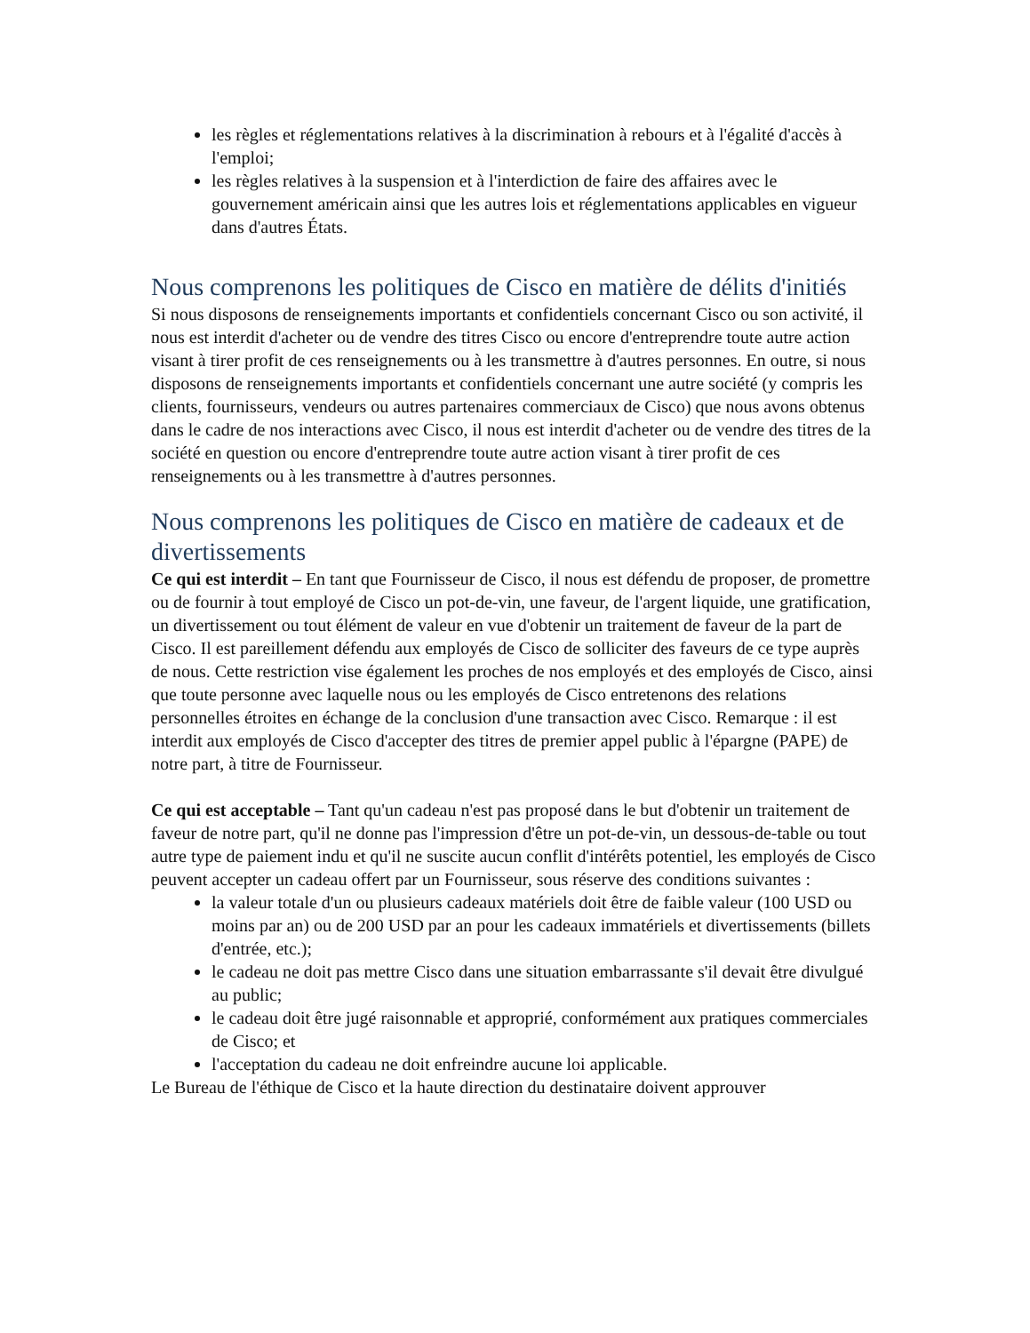les règles et réglementations relatives à la discrimination à rebours et à l'égalité d'accès à l'emploi;
les règles relatives à la suspension et à l'interdiction de faire des affaires avec le gouvernement américain ainsi que les autres lois et réglementations applicables en vigueur dans d'autres États.
Nous comprenons les politiques de Cisco en matière de délits d'initiés
Si nous disposons de renseignements importants et confidentiels concernant Cisco ou son activité, il nous est interdit d'acheter ou de vendre des titres Cisco ou encore d'entreprendre toute autre action visant à tirer profit de ces renseignements ou à les transmettre à d'autres personnes. En outre, si nous disposons de renseignements importants et confidentiels concernant une autre société (y compris les clients, fournisseurs, vendeurs ou autres partenaires commerciaux de Cisco) que nous avons obtenus dans le cadre de nos interactions avec Cisco, il nous est interdit d'acheter ou de vendre des titres de la société en question ou encore d'entreprendre toute autre action visant à tirer profit de ces renseignements ou à les transmettre à d'autres personnes.
Nous comprenons les politiques de Cisco en matière de cadeaux et de divertissements
Ce qui est interdit – En tant que Fournisseur de Cisco, il nous est défendu de proposer, de promettre ou de fournir à tout employé de Cisco un pot-de-vin, une faveur, de l'argent liquide, une gratification, un divertissement ou tout élément de valeur en vue d'obtenir un traitement de faveur de la part de Cisco. Il est pareillement défendu aux employés de Cisco de solliciter des faveurs de ce type auprès de nous. Cette restriction vise également les proches de nos employés et des employés de Cisco, ainsi que toute personne avec laquelle nous ou les employés de Cisco entretenons des relations personnelles étroites en échange de la conclusion d'une transaction avec Cisco. Remarque : il est interdit aux employés de Cisco d'accepter des titres de premier appel public à l'épargne (PAPE) de notre part, à titre de Fournisseur.
Ce qui est acceptable – Tant qu'un cadeau n'est pas proposé dans le but d'obtenir un traitement de faveur de notre part, qu'il ne donne pas l'impression d'être un pot-de-vin, un dessous-de-table ou tout autre type de paiement indu et qu'il ne suscite aucun conflit d'intérêts potentiel, les employés de Cisco peuvent accepter un cadeau offert par un Fournisseur, sous réserve des conditions suivantes :
la valeur totale d'un ou plusieurs cadeaux matériels doit être de faible valeur (100 USD ou moins par an) ou de 200 USD par an pour les cadeaux immatériels et divertissements (billets d'entrée, etc.);
le cadeau ne doit pas mettre Cisco dans une situation embarrassante s'il devait être divulgué au public;
le cadeau doit être jugé raisonnable et approprié, conformément aux pratiques commerciales de Cisco; et
l'acceptation du cadeau ne doit enfreindre aucune loi applicable.
Le Bureau de l'éthique de Cisco et la haute direction du destinataire doivent approuver